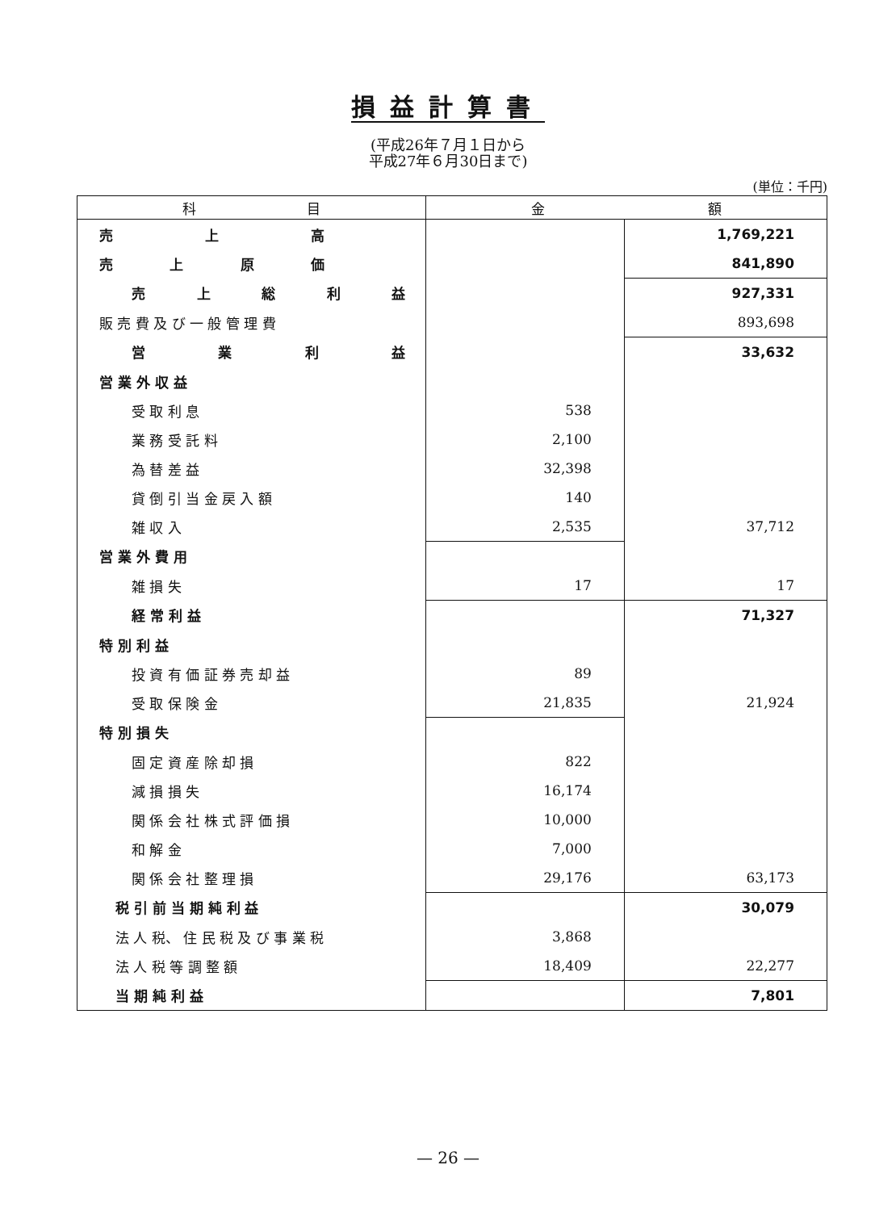損益計算書
(平成26年７月１日から
平成27年６月30日まで)
(単位：千円)
| 科 目 | 金 額 | |
| --- | --- | --- |
| 売 上 高 | | 1,769,221 |
| 売 上 原 価 | | 841,890 |
| 売 上 総 利 益 | | 927,331 |
| 販 売 費 及 び 一 般 管 理 費 | | 893,698 |
| 営 業 利 益 | | 33,632 |
| 営 業 外 収 益 | | |
| 受 取 利 息 | 538 | |
| 業 務 受 託 料 | 2,100 | |
| 為 替 差 益 | 32,398 | |
| 貸 倒 引 当 金 戻 入 額 | 140 | |
| 雑 収 入 | 2,535 | 37,712 |
| 営 業 外 費 用 | | |
| 雑 損 失 | 17 | 17 |
| 経 常 利 益 | | 71,327 |
| 特 別 利 益 | | |
| 投 資 有 価 証 券 売 却 益 | 89 | |
| 受 取 保 険 金 | 21,835 | 21,924 |
| 特 別 損 失 | | |
| 固 定 資 産 除 却 損 | 822 | |
| 減 損 損 失 | 16,174 | |
| 関 係 会 社 株 式 評 価 損 | 10,000 | |
| 和 解 金 | 7,000 | |
| 関 係 会 社 整 理 損 | 29,176 | 63,173 |
| 税 引 前 当 期 純 利 益 | | 30,079 |
| 法 人 税、 住 民 税 及 び 事 業 税 | 3,868 | |
| 法 人 税 等 調 整 額 | 18,409 | 22,277 |
| 当 期 純 利 益 | | 7,801 |
— 26 —